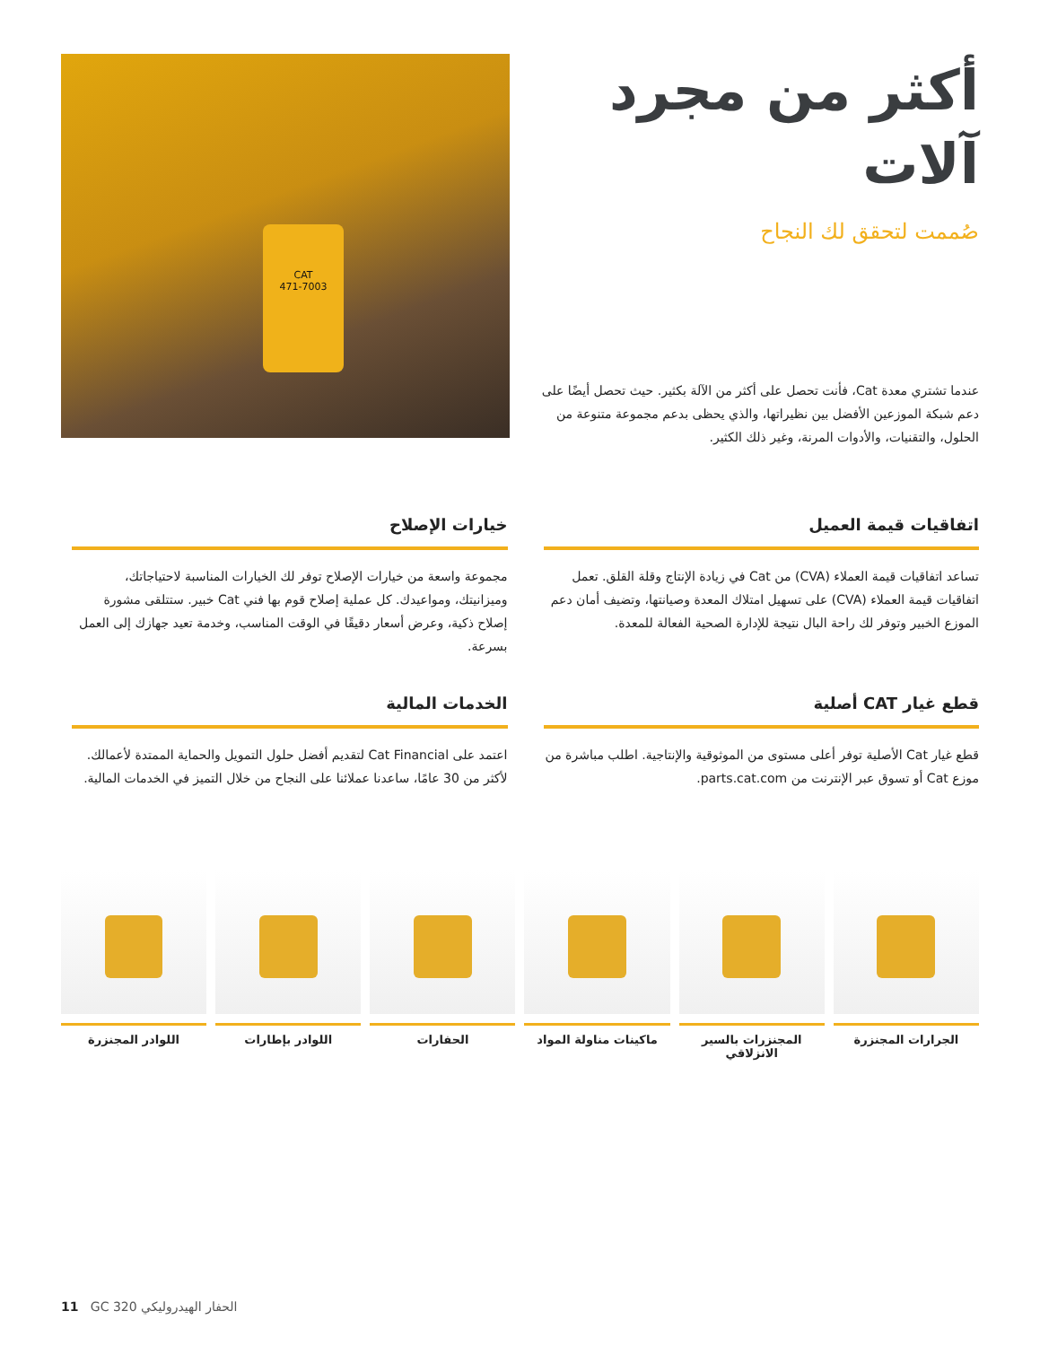أكثر من مجرد
آلات
صُممت لتحقق لك النجاح
عندما تشتري معدة Cat، فأنت تحصل على أكثر من الآلة بكثير. حيث تحصل أيضًا على دعم شبكة الموزعين الأفضل بين نظيراتها، والذي يحظى بدعم مجموعة متنوعة من الحلول، والتقنيات، والأدوات المرنة، وغير ذلك الكثير.
CAT
471-7003
اتفاقيات قيمة العميل
تساعد اتفاقيات قيمة العملاء (CVA) من Cat في زيادة الإنتاج وقلة القلق. تعمل اتفاقيات قيمة العملاء (CVA) على تسهيل امتلاك المعدة وصيانتها، وتضيف أمان دعم الموزع الخبير وتوفر لك راحة البال نتيجة للإدارة الصحية الفعالة للمعدة.
خيارات الإصلاح
مجموعة واسعة من خيارات الإصلاح توفر لك الخيارات المناسبة لاحتياجاتك، وميزانيتك، ومواعيدك. كل عملية إصلاح قوم بها فني Cat خبير. ستتلقى مشورة إصلاح ذكية، وعرض أسعار دقيقًا في الوقت المناسب، وخدمة تعيد جهازك إلى العمل بسرعة.
قطع غيار CAT أصلية
قطع غيار Cat الأصلية توفر أعلى مستوى من الموثوقية والإنتاجية. اطلب مباشرة من موزع Cat أو تسوق عبر الإنترنت من parts.cat.com.
الخدمات المالية
اعتمد على Cat Financial لتقديم أفضل حلول التمويل والحماية الممتدة لأعمالك. لأكثر من 30 عامًا، ساعدنا عملائنا على النجاح من خلال التميز في الخدمات المالية.
الجرارات المجنزرة المجنزرات بالسير الانزلاقي ماكينات مناولة المواد الحفارات اللوادر بإطارات اللوادر المجنزرة
11 GC 320 الحفار الهيدروليكي